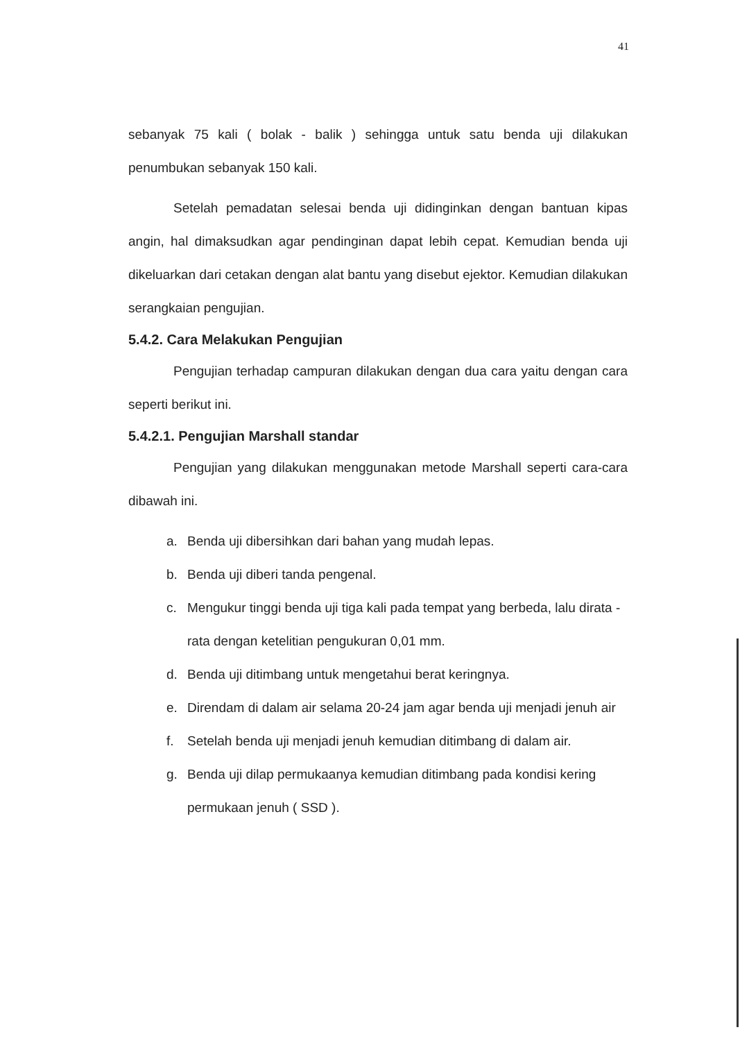41
sebanyak 75 kali ( bolak - balik ) sehingga untuk satu benda uji dilakukan penumbukan sebanyak 150 kali.
Setelah pemadatan selesai benda uji didinginkan dengan bantuan kipas angin, hal dimaksudkan agar pendinginan dapat lebih cepat. Kemudian benda uji dikeluarkan dari cetakan dengan alat bantu yang disebut ejektor. Kemudian dilakukan serangkaian pengujian.
5.4.2. Cara Melakukan Pengujian
Pengujian terhadap campuran dilakukan dengan dua cara yaitu dengan cara seperti berikut ini.
5.4.2.1. Pengujian Marshall standar
Pengujian yang dilakukan menggunakan metode Marshall seperti cara-cara dibawah ini.
a. Benda uji dibersihkan dari bahan yang mudah lepas.
b. Benda uji diberi tanda pengenal.
c. Mengukur tinggi benda uji tiga kali pada tempat yang berbeda, lalu dirata - rata dengan ketelitian pengukuran 0,01 mm.
d. Benda uji ditimbang untuk mengetahui berat keringnya.
e. Direndam di dalam air selama 20-24 jam agar benda uji menjadi jenuh air
f. Setelah benda uji menjadi jenuh kemudian ditimbang di dalam air.
g. Benda uji dilap permukaanya kemudian ditimbang pada kondisi kering permukaan jenuh ( SSD ).